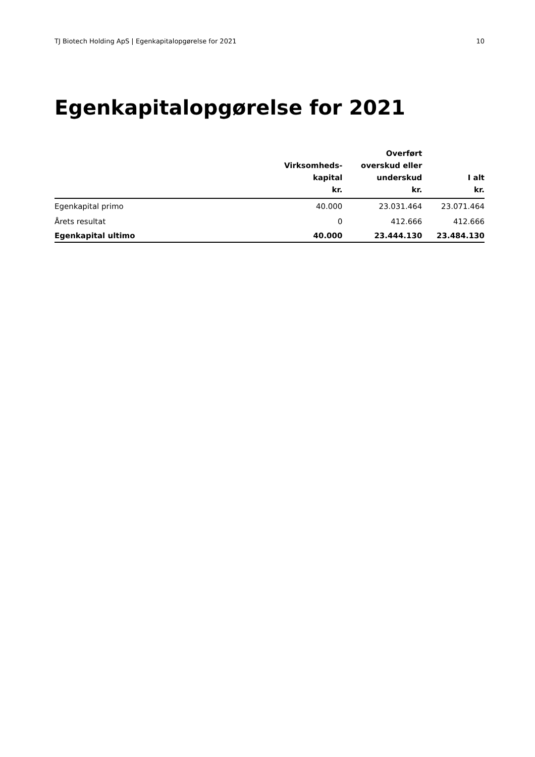TJ Biotech Holding ApS | Egenkapitalopgørelse for 2021 10
Egenkapitalopgørelse for 2021
| | Virksomheds- kapital kr. | Overført overskud eller underskud kr. | I alt kr. |
| --- | --- | --- | --- |
| Egenkapital primo | 40.000 | 23.031.464 | 23.071.464 |
| Årets resultat | 0 | 412.666 | 412.666 |
| Egenkapital ultimo | 40.000 | 23.444.130 | 23.484.130 |